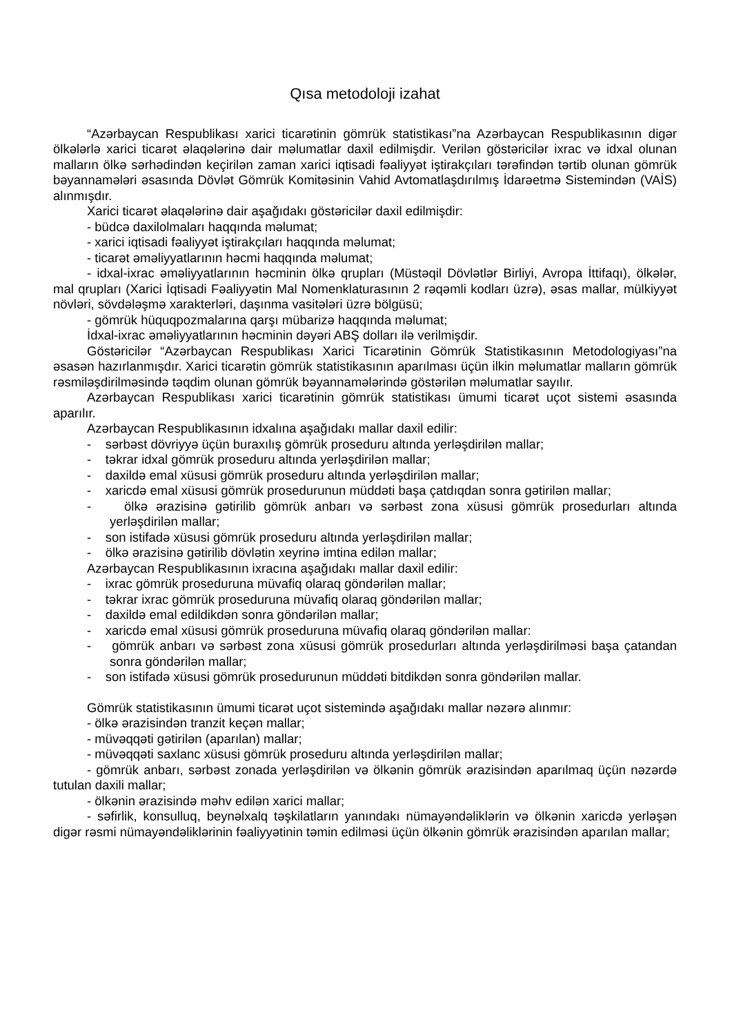Qısa metodoloji izahat
“Azərbaycan Respublikası xarici ticarətinin gömrük statistikası”na Azərbaycan Respublikasının digər ölkələrlə xarici ticarət əlaqələrinə dair məlumatlar daxil edilmişdir. Verilən göstəricilər ixrac və idxal olunan malların ölkə sərhədindən keçirilən zaman xarici iqtisadi fəaliyyət iştirakçıları tərəfindən tərtib olunan gömrük bəyannamələri əsasında Dövlət Gömrük Komitəsinin Vahid Avtomatlaşdırılmış İdarəetmə Sistemindən (VAİS) alınmışdır.
Xarici ticarət əlaqələrinə dair aşağıdakı göstəricilər daxil edilmişdir:
- büdcə daxilolmaları haqqında məlumat;
- xarici iqtisadi fəaliyyət iştirakçıları haqqında məlumat;
- ticarət əməliyyatlarının həcmi haqqında məlumat;
- idxal-ixrac əməliyyatlarının həcminin ölkə qrupları (Müstəqil Dövlətlər Birliyi, Avropa İttifaqı), ölkələr, mal qrupları (Xarici İqtisadi Fəaliyyətin Mal Nomenklaturasının 2 rəqəmli kodları üzrə), əsas mallar, mülkiyyət növləri, sövdələşmə xarakterləri, daşınma vasitələri üzrə bölgüsü;
- gömrük hüquqpozmalarına qarşı mübarizə haqqında məlumat;
İdxal-ixrac əməliyyatlarının həcminin dəyəri ABŞ dolları ilə verilmişdir.
Göstəricilər “Azərbaycan Respublikası Xarici Ticarətinin Gömrük Statistikasının Metodologiyası”na əsasən hazırlanmışdır. Xarici ticarətin gömrük statistikasının aparılması üçün ilkin məlumatlar malların gömrük rəsmiləşdirilməsində təqdim olunan gömrük bəyannamələrində göstərilən məlumatlar sayılır.
Azərbaycan Respublikası xarici ticarətinin gömrük statistikası ümumi ticarət uçot sistemi əsasında aparılır.
Azərbaycan Respublikasının idxalına aşağıdakı mallar daxil edilir:
- sərbəst dövriyyə üçün buraxılış gömrük proseduru altında yerləşdirilən mallar;
- təkrar idxal gömrük proseduru altında yerləşdirilən mallar;
- daxildə emal xüsusi gömrük proseduru altında yerləşdirilən mallar;
- xaricdə emal xüsusi gömrük prosedurunun müddəti başa çatdıqdan sonra gətirilən mallar;
- ölkə ərazisinə gətirilib gömrük anbarı və sərbəst zona xüsusi gömrük prosedurları altında yerləşdirilən mallar;
- son istifadə xüsusi gömrük proseduru altında yerləşdirilən mallar;
- ölkə ərazisinə gətirilib dövlətin xeyrinə imtina edilən mallar;
Azərbaycan Respublikasının ixracına aşağıdakı mallar daxil edilir:
- ixrac gömrük proseduruna müvafiq olaraq göndərilən mallar;
- təkrar ixrac gömrük proseduruna müvafiq olaraq göndərilən mallar;
- daxildə emal edildikdən sonra göndərilən mallar;
- xaricdə emal xüsusi gömrük proseduruna müvafiq olaraq göndərilən mallar:
- gömrük anbarı və sərbəst zona xüsusi gömrük prosedurları altında yerləşdirilməsi başa çatandan sonra göndərilən mallar;
- son istifadə xüsusi gömrük prosedurunun müddəti bitdikdən sonra göndərilən mallar.
Gömrük statistikasının ümumi ticarət uçot sistemində aşağıdakı mallar nəzərə alınmır:
- ölkə ərazisindən tranzit keçən mallar;
- müvəqqəti gətirilən (aparılan) mallar;
- müvəqqəti saxlanc xüsusi gömrük proseduru altında yerləşdirilən mallar;
- gömrük anbarı, sərbəst zonada yerləşdirilən və ölkənin gömrük ərazisindən aparılmaq üçün nəzərdə tutulan daxili mallar;
- ölkənin ərazisində məhv edilən xarici mallar;
- səfirlik, konsulluq, beynəlxalq təşkilatların yanındakı nümayəndəliklərin və ölkənin xaricdə yerləşən digər rəsmi nümayəndəliklərinin fəaliyyətinin təmin edilməsi üçün ölkənin gömrük ərazisindən aparılan mallar;